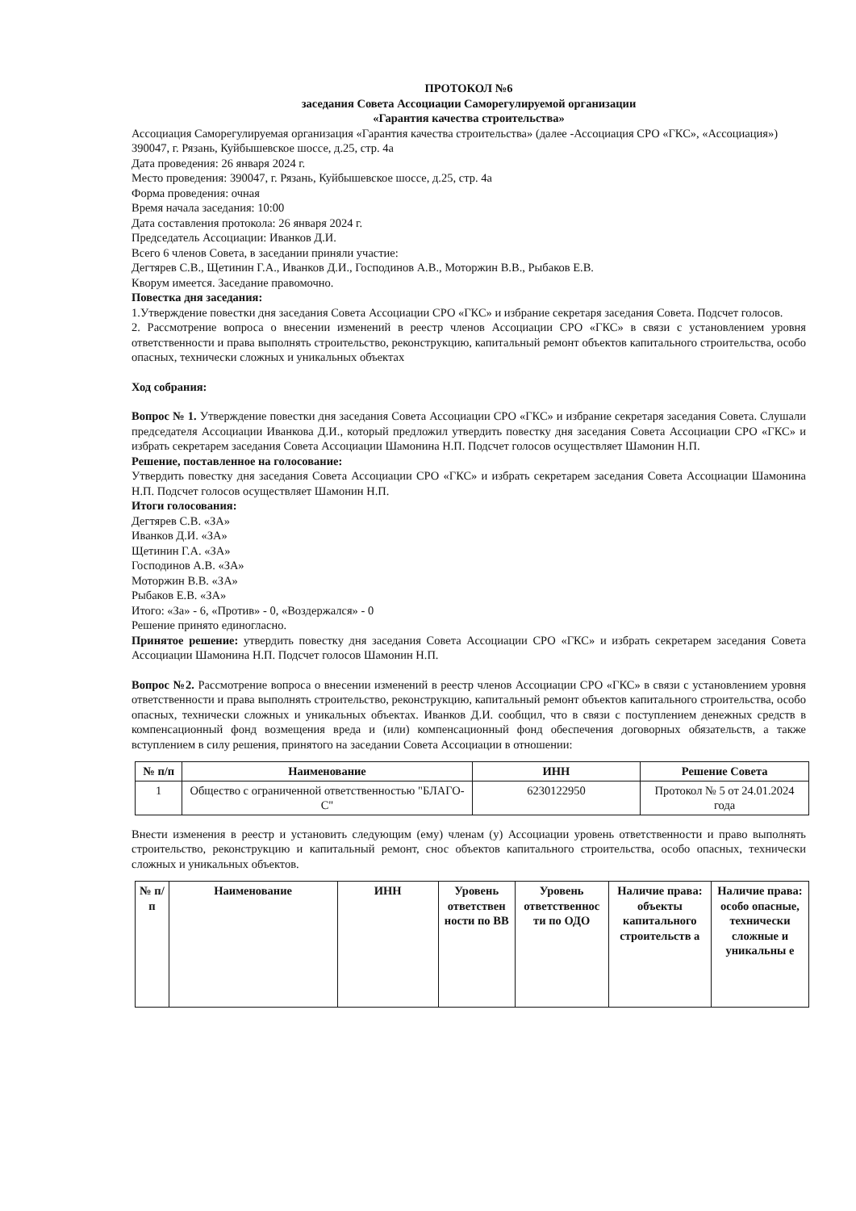ПРОТОКОЛ №6
заседания Совета Ассоциации Саморегулируемой организации
«Гарантия качества строительства»
Ассоциация Саморегулируемая организация «Гарантия качества строительства» (далее -Ассоциация СРО «ГКС», «Ассоциация»)
390047, г. Рязань, Куйбышевское шоссе, д.25, стр. 4а
Дата проведения: 26 января 2024 г.
Место проведения: 390047, г. Рязань, Куйбышевское шоссе, д.25, стр. 4а
Форма проведения: очная
Время начала заседания: 10:00
Дата составления протокола: 26 января 2024 г.
Председатель Ассоциации: Иванков Д.И.
Всего 6 членов Совета, в заседании приняли участие:
Дегтярев С.В., Щетинин Г.А., Иванков Д.И., Господинов А.В., Моторжин В.В., Рыбаков Е.В.
Кворум имеется. Заседание правомочно.
Повестка дня заседания:
1.Утверждение повестки дня заседания Совета Ассоциации СРО «ГКС» и избрание секретаря заседания Совета. Подсчет голосов.
2. Рассмотрение вопроса о внесении изменений в реестр членов Ассоциации СРО «ГКС» в связи с установлением уровня ответственности и права выполнять строительство, реконструкцию, капитальный ремонт объектов капитального строительства, особо опасных, технически сложных и уникальных объектах
Ход собрания:
Вопрос № 1. Утверждение повестки дня заседания Совета Ассоциации СРО «ГКС» и избрание секретаря заседания Совета. Слушали председателя Ассоциации Иванкова Д.И., который предложил утвердить повестку дня заседания Совета Ассоциации СРО «ГКС» и избрать секретарем заседания Совета Ассоциации Шамонина Н.П. Подсчет голосов осуществляет Шамонин Н.П.
Решение, поставленное на голосование:
Утвердить повестку дня заседания Совета Ассоциации СРО «ГКС» и избрать секретарем заседания Совета Ассоциации Шамонина Н.П. Подсчет голосов осуществляет Шамонин Н.П.
Итоги голосования:
Дегтярев С.В. «ЗА»
Иванков Д.И. «ЗА»
Щетинин Г.А. «ЗА»
Господинов А.В. «ЗА»
Моторжин В.В. «ЗА»
Рыбаков Е.В. «ЗА»
Итого: «За» - 6, «Против» - 0, «Воздержался» - 0
Решение принято единогласно.
Принятое решение: утвердить повестку дня заседания Совета Ассоциации СРО «ГКС» и избрать секретарем заседания Совета Ассоциации Шамонина Н.П. Подсчет голосов Шамонин Н.П.
Вопрос №2. Рассмотрение вопроса о внесении изменений в реестр членов Ассоциации СРО «ГКС» в связи с установлением уровня ответственности и права выполнять строительство, реконструкцию, капитальный ремонт объектов капитального строительства, особо опасных, технически сложных и уникальных объектах. Иванков Д.И. сообщил, что в связи с поступлением денежных средств в компенсационный фонд возмещения вреда и (или) компенсационный фонд обеспечения договорных обязательств, а также вступлением в силу решения, принятого на заседании Совета Ассоциации в отношении:
| № п/п | Наименование | ИНН | Решение Совета |
| --- | --- | --- | --- |
| 1 | Общество с ограниченной ответственностью "БЛАГО-С" | 6230122950 | Протокол № 5 от 24.01.2024 года |
Внести изменения в реестр и установить следующим (ему) членам (у) Ассоциации уровень ответственности и право выполнять строительство, реконструкцию и капитальный ремонт, снос объектов капитального строительства, особо опасных, технически сложных и уникальных объектов.
| № п/ п | Наименование | ИНН | Уровень ответствен ности по ВВ | Уровень ответственнос ти по ОДО | Наличие права: объекты капитального строительств а | Наличие права: особо опасные, технически сложные и уникальны е |
| --- | --- | --- | --- | --- | --- | --- |